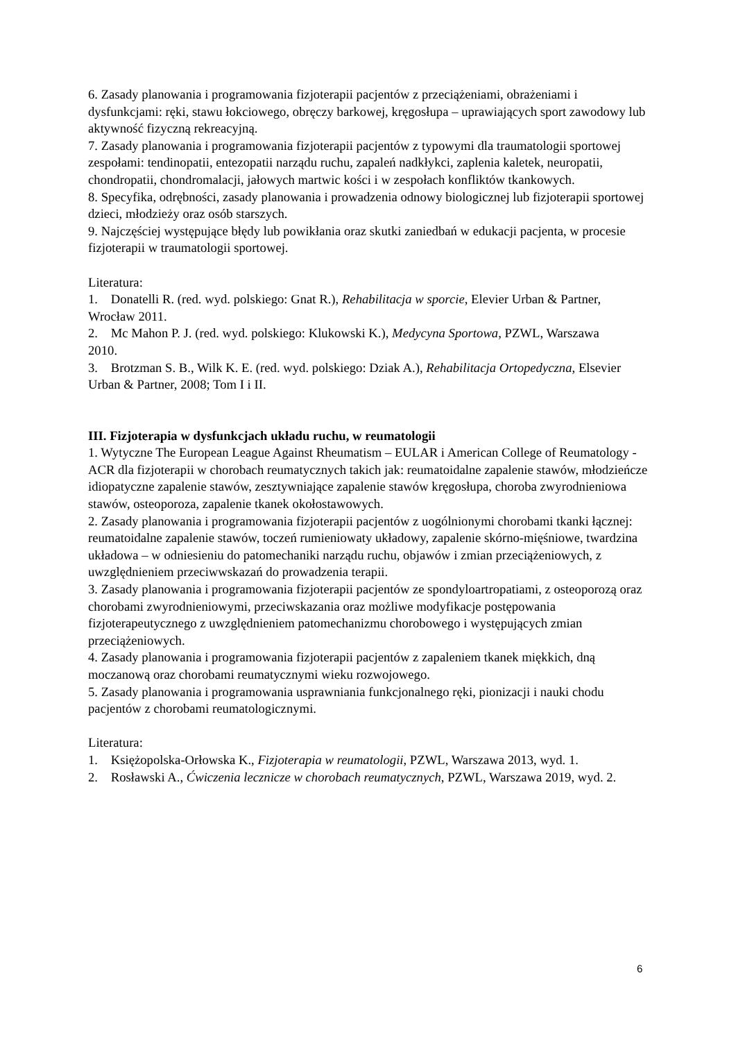6. Zasady planowania i programowania fizjoterapii pacjentów z przeciążeniami, obrażeniami i dysfunkcjami: ręki, stawu łokciowego, obręczy barkowej, kręgosłupa – uprawiających sport zawodowy lub aktywność fizyczną rekreacyjną.
7. Zasady planowania i programowania fizjoterapii pacjentów z typowymi dla traumatologii sportowej zespołami: tendinopatii, entezopatii narządu ruchu, zapaleń nadkłykci, zaplenia kaletek, neuropatii, chondropatii, chondromalacji, jałowych martwic kości i w zespołach konfliktów tkankowych.
8. Specyfika, odrębności, zasady planowania i prowadzenia odnowy biologicznej lub fizjoterapii sportowej dzieci, młodzieży oraz osób starszych.
9. Najczęściej występujące błędy lub powikłania oraz skutki zaniedbań w edukacji pacjenta, w procesie fizjoterapii w traumatologii sportowej.
Literatura:
1. Donatelli R. (red. wyd. polskiego: Gnat R.), Rehabilitacja w sporcie, Elevier Urban & Partner,
Wrocław 2011.
2. Mc Mahon P. J. (red. wyd. polskiego: Klukowski K.), Medycyna Sportowa, PZWL, Warszawa
2010.
3. Brotzman S. B., Wilk K. E. (red. wyd. polskiego: Dziak A.), Rehabilitacja Ortopedyczna, Elsevier Urban & Partner, 2008; Tom I i II.
III. Fizjoterapia w dysfunkcjach układu ruchu, w reumatologii
1. Wytyczne The European League Against Rheumatism – EULAR i American College of Reumatology - ACR dla fizjoterapii w chorobach reumatycznych takich jak: reumatoidalne zapalenie stawów, młodzieńcze idiopatyczne zapalenie stawów, zesztywniające zapalenie stawów kręgosłupa, choroba zwyrodnieniowa stawów, osteoporoza, zapalenie tkanek okołostawowych.
2. Zasady planowania i programowania fizjoterapii pacjentów z uogólnionymi chorobami tkanki łącznej: reumatoidalne zapalenie stawów, toczeń rumieniowaty układowy, zapalenie skórno-mięśniowe, twardzina układowa – w odniesieniu do patomechaniki narządu ruchu, objawów i zmian przeciążeniowych, z uwzględnieniem przeciwwskazań do prowadzenia terapii.
3. Zasady planowania i programowania fizjoterapii pacjentów ze spondyloartropatiami, z osteoporozą oraz chorobami zwyrodnieniowymi, przeciwskazania oraz możliwe modyfikacje postępowania fizjoterapeutycznego z uwzględnieniem patomechanizmu chorobowego i występujących zmian przeciążeniowych.
4. Zasady planowania i programowania fizjoterapii pacjentów z zapaleniem tkanek miękkich, dną moczanową oraz chorobami reumatycznymi wieku rozwojowego.
5. Zasady planowania i programowania usprawniania funkcjonalnego ręki, pionizacji i nauki chodu pacjentów z chorobami reumatologicznymi.
Literatura:
1. Księżopolska-Orłowska K., Fizjoterapia w reumatologii, PZWL, Warszawa 2013, wyd. 1.
2. Rosławski A., Ćwiczenia lecznicze w chorobach reumatycznych, PZWL, Warszawa 2019, wyd. 2.
6